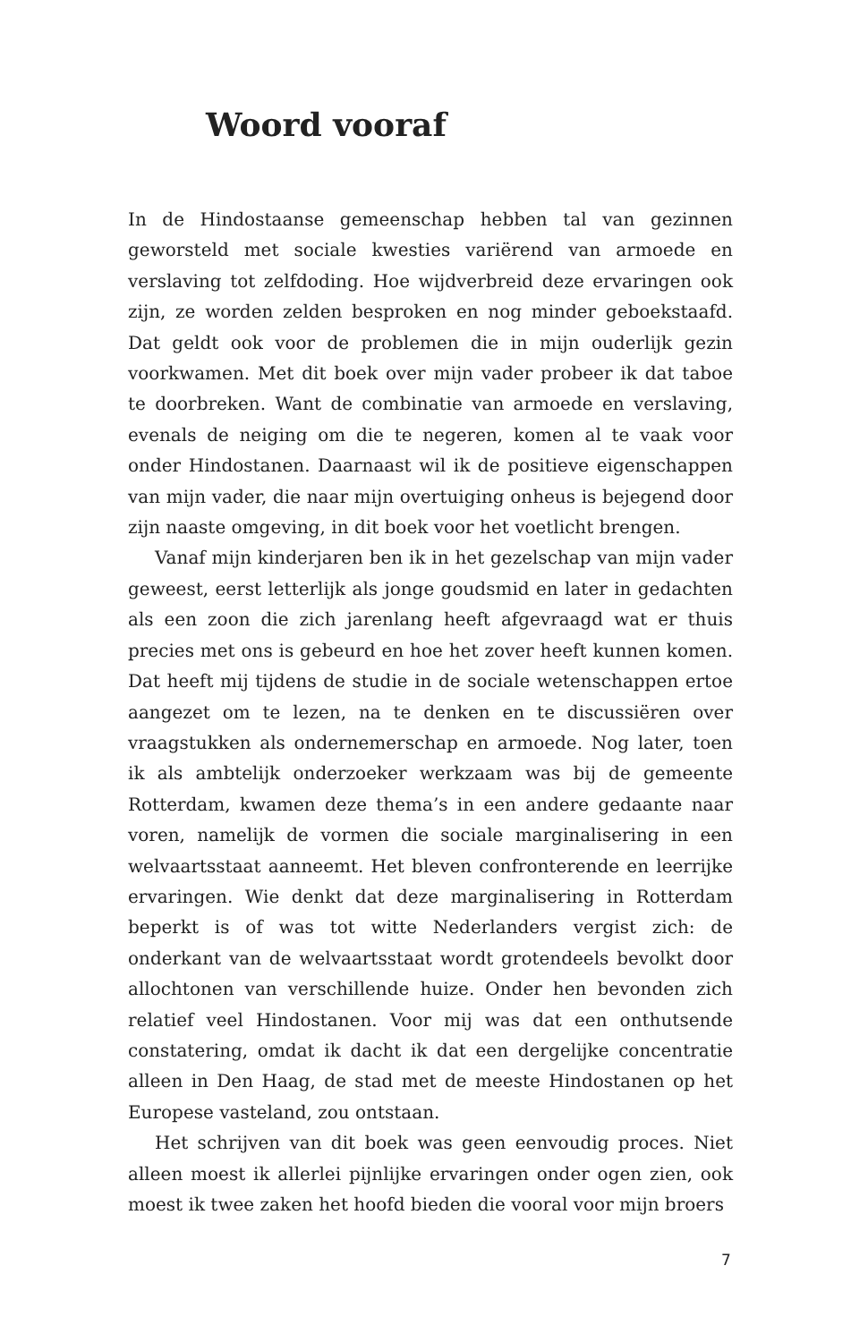Woord vooraf
In de Hindostaanse gemeenschap hebben tal van gezinnen geworsteld met sociale kwesties variërend van armoede en verslaving tot zelfdoding. Hoe wijdverbreid deze ervaringen ook zijn, ze worden zelden besproken en nog minder geboekstaafd. Dat geldt ook voor de problemen die in mijn ouderlijk gezin voorkwamen. Met dit boek over mijn vader probeer ik dat taboe te doorbreken. Want de combinatie van armoede en verslaving, evenals de neiging om die te negeren, komen al te vaak voor onder Hindostanen. Daarnaast wil ik de positieve eigenschappen van mijn vader, die naar mijn overtuiging onheus is bejegend door zijn naaste omgeving, in dit boek voor het voetlicht brengen.
Vanaf mijn kinderjaren ben ik in het gezelschap van mijn vader geweest, eerst letterlijk als jonge goudsmid en later in gedachten als een zoon die zich jarenlang heeft afgevraagd wat er thuis precies met ons is gebeurd en hoe het zover heeft kunnen komen. Dat heeft mij tijdens de studie in de sociale wetenschap­pen ertoe aangezet om te lezen, na te denken en te discussiëren over vraagstukken als ondernemerschap en armoede. Nog later, toen ik als ambtelijk onderzoeker werkzaam was bij de gemeente Rotterdam, kwamen deze thema’s in een andere gedaante naar voren, namelijk de vormen die sociale marginalisering in een welvaartsstaat aanneemt. Het bleven confronterende en leerrijke ervaringen. Wie denkt dat deze marginalisering in Rotterdam beperkt is of was tot witte Nederlanders vergist zich: de onderkant van de welvaartsstaat wordt grotendeels bevolkt door allochtonen van verschillende huize. Onder hen bevonden zich relatief veel Hindostanen. Voor mij was dat een onthutsende constatering, omdat ik dacht ik dat een dergelijke concentratie alleen in Den Haag, de stad met de meeste Hindostanen op het Europese vasteland, zou ontstaan.
Het schrijven van dit boek was geen eenvoudig proces. Niet alleen moest ik allerlei pijnlijke ervaringen onder ogen zien, ook moest ik twee zaken het hoofd bieden die vooral voor mijn broers
7